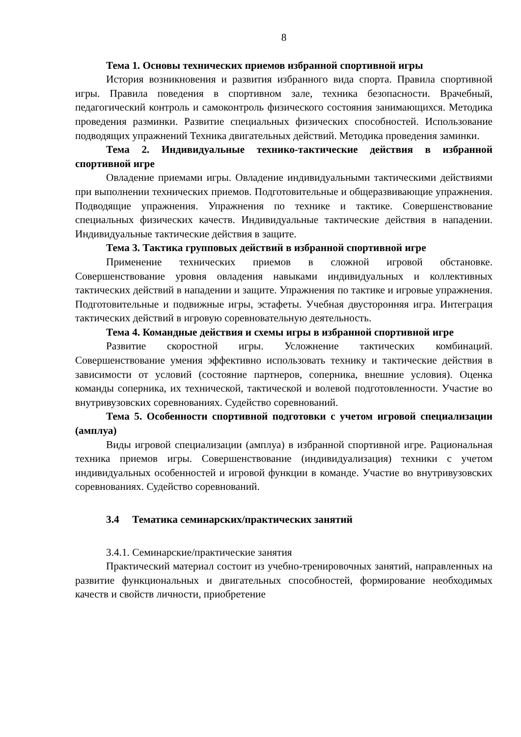8
Тема 1. Основы технических приемов избранной спортивной игры
История возникновения и развития избранного вида спорта. Правила спортивной игры. Правила поведения в спортивном зале, техника безопасности. Врачебный, педагогический контроль и самоконтроль физического состояния занимающихся. Методика проведения разминки. Развитие специальных физических способностей. Использование подводящих упражнений Техника двигательных действий. Методика проведения заминки.
Тема 2. Индивидуальные технико-тактические действия в избранной спортивной игре
Овладение приемами игры. Овладение индивидуальными тактическими действиями при выполнении технических приемов. Подготовительные и общеразвивающие упражнения. Подводящие упражнения. Упражнения по технике и тактике. Совершенствование специальных физических качеств. Индивидуальные тактические действия в нападении. Индивидуальные тактические действия в защите.
Тема 3. Тактика групповых действий в избранной спортивной игре
Применение технических приемов в сложной игровой обстановке. Совершенствование уровня овладения навыками индивидуальных и коллективных тактических действий в нападении и защите. Упражнения по тактике и игровые упражнения. Подготовительные и подвижные игры, эстафеты. Учебная двусторонняя игра. Интеграция тактических действий в игровую соревновательную деятельность.
Тема 4. Командные действия и схемы игры в избранной спортивной игре
Развитие скоростной игры. Усложнение тактических комбинаций. Совершенствование умения эффективно использовать технику и тактические действия в зависимости от условий (состояние партнеров, соперника, внешние условия). Оценка команды соперника, их технической, тактической и волевой подготовленности. Участие во внутривузовских соревнованиях. Судейство соревнований.
Тема 5. Особенности спортивной подготовки с учетом игровой специализации (амплуа)
Виды игровой специализации (амплуа) в избранной спортивной игре. Рациональная техника приемов игры. Совершенствование (индивидуализация) техники с учетом индивидуальных особенностей и игровой функции в команде. Участие во внутривузовских соревнованиях. Судейство соревнований.
3.4 Тематика семинарских/практических занятий
3.4.1. Семинарские/практические занятия
Практический материал состоит из учебно-тренировочных занятий, направленных на развитие функциональных и двигательных способностей, формирование необходимых качеств и свойств личности, приобретение